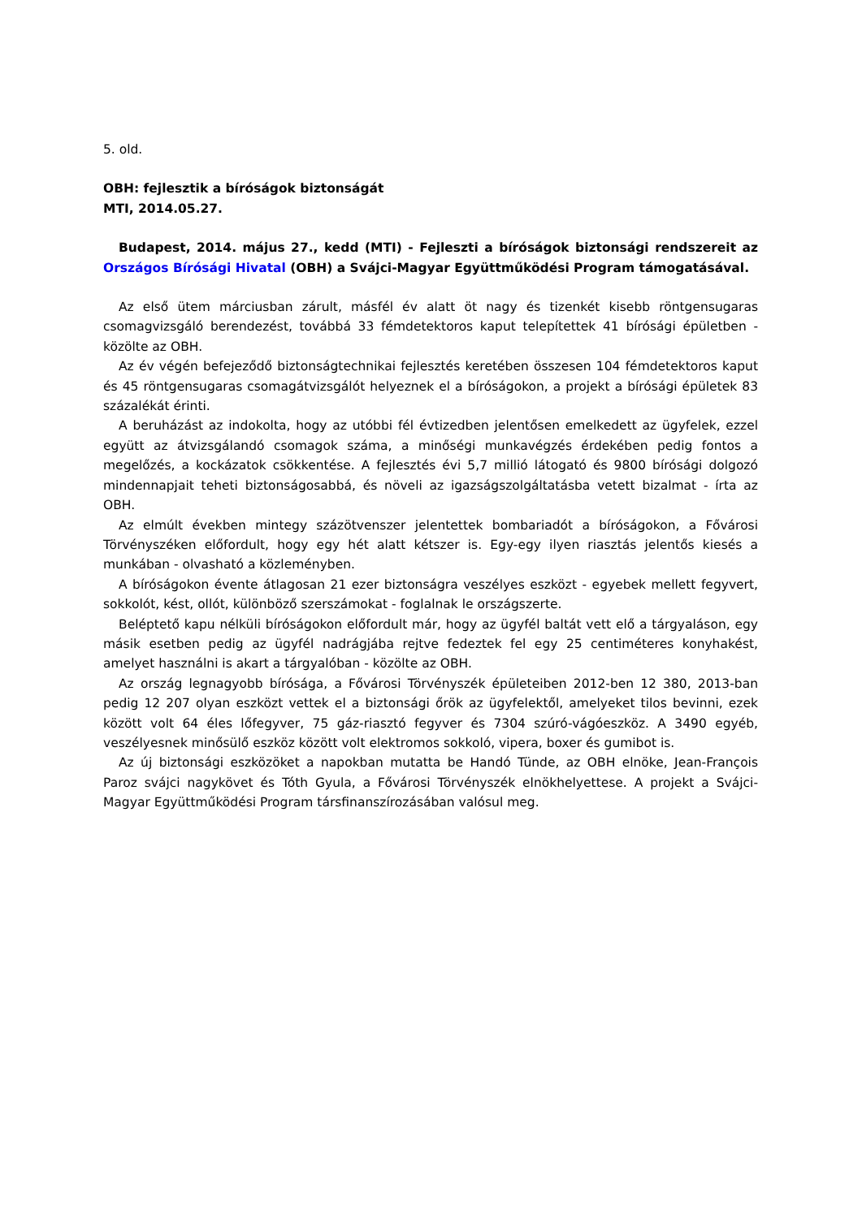5. old.
OBH: fejlesztik a bíróságok biztonságát
MTI, 2014.05.27.
Budapest, 2014. május 27., kedd (MTI) - Fejleszti a bíróságok biztonsági rendszereit az Országos Bírósági Hivatal (OBH) a Svájci-Magyar Együttműködési Program támogatásával.
Az első ütem márciusban zárult, másfél év alatt öt nagy és tizenkét kisebb röntgensugaras csomagvizsgáló berendezést, továbbá 33 fémdetektoros kaput telepítettek 41 bírósági épületben - közölte az OBH.
Az év végén befejeződő biztonságtechnikai fejlesztés keretében összesen 104 fémdetektoros kaput és 45 röntgensugaras csomagátvizsgálót helyeznek el a bíróságokon, a projekt a bírósági épületek 83 százalékát érinti.
A beruházást az indokolta, hogy az utóbbi fél évtizedben jelentősen emelkedett az ügyfelek, ezzel együtt az átvizsgálandó csomagok száma, a minőségi munkavégzés érdekében pedig fontos a megelőzés, a kockázatok csökkentése. A fejlesztés évi 5,7 millió látogató és 9800 bírósági dolgozó mindennapjait teheti biztonságosabbá, és növeli az igazságszolgáltatásba vetett bizalmat - írta az OBH.
Az elmúlt években mintegy százötvenszer jelentettek bombariadót a bíróságokon, a Fővárosi Törvényszéken előfordult, hogy egy hét alatt kétszer is. Egy-egy ilyen riasztás jelentős kiesés a munkában - olvasható a közleményben.
A bíróságokon évente átlagosan 21 ezer biztonságra veszélyes eszközt - egyebek mellett fegyvert, sokkolót, kést, ollót, különböző szerszámokat - foglalnak le országszerte.
Beléptető kapu nélküli bíróságokon előfordult már, hogy az ügyfél baltát vett elő a tárgyaláson, egy másik esetben pedig az ügyfél nadrágjába rejtve fedeztek fel egy 25 centiméteres konyhakést, amelyet használni is akart a tárgyalóban - közölte az OBH.
Az ország legnagyobb bírósága, a Fővárosi Törvényszék épületeiben 2012-ben 12 380, 2013-ban pedig 12 207 olyan eszközt vettek el a biztonsági őrök az ügyfelektől, amelyeket tilos bevinni, ezek között volt 64 éles lőfegyver, 75 gáz-riasztó fegyver és 7304 szúró-vágóeszköz. A 3490 egyéb, veszélyesnek minősülő eszköz között volt elektromos sokkoló, vipera, boxer és gumibot is.
Az új biztonsági eszközöket a napokban mutatta be Handó Tünde, az OBH elnöke, Jean-François Paroz svájci nagykövet és Tóth Gyula, a Fővárosi Törvényszék elnökhelyettese. A projekt a Svájci-Magyar Együttműködési Program társfinanszírozásában valósul meg.